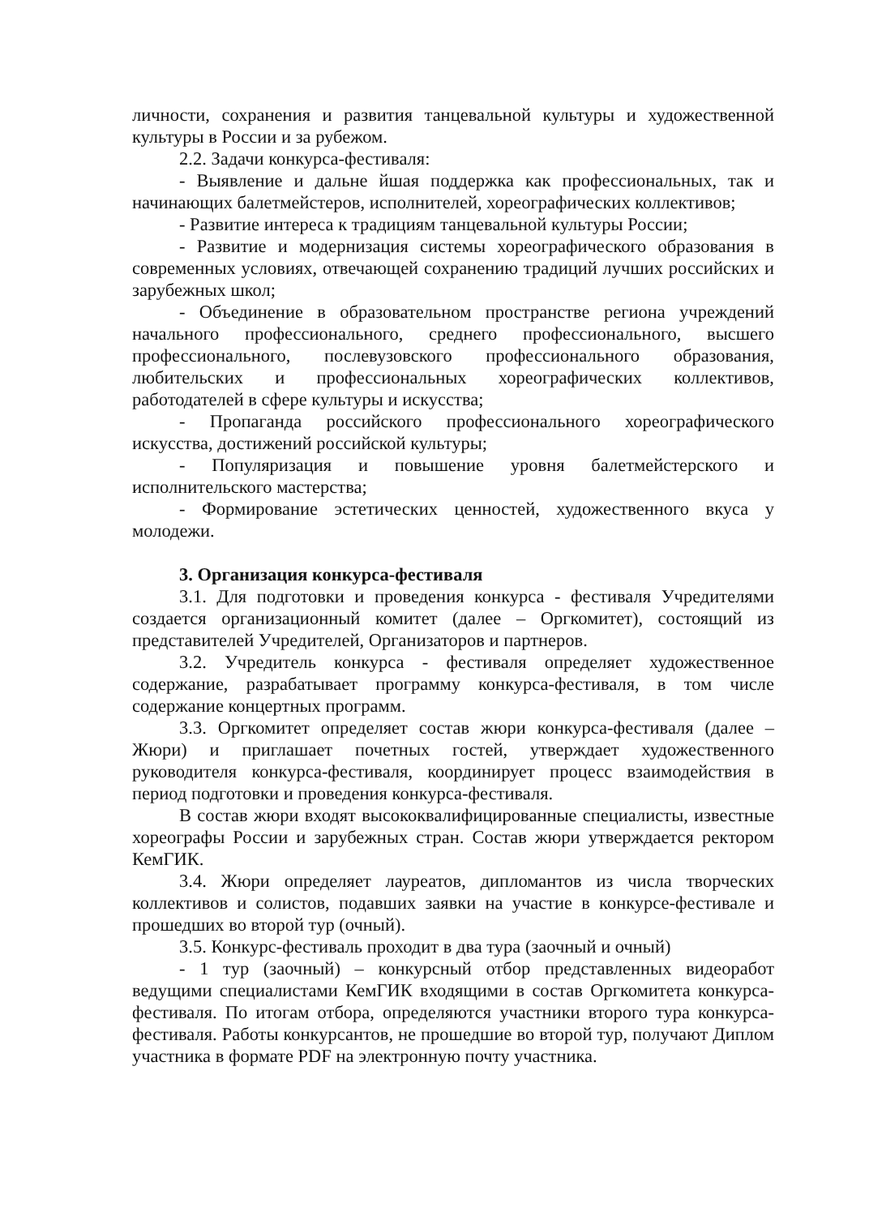личности, сохранения и развития танцевальной культуры и художественной культуры в России и за рубежом.
2.2. Задачи конкурса-фестиваля:
- Выявление и дальне йшая поддержка как профессиональных, так и начинающих балетмейстеров, исполнителей, хореографических коллективов;
- Развитие интереса к традициям танцевальной культуры России;
- Развитие и модернизация системы хореографического образования в современных условиях, отвечающей сохранению традиций лучших российских и зарубежных школ;
- Объединение в образовательном пространстве региона учреждений начального профессионального, среднего профессионального, высшего профессионального, послевузовского профессионального образования, любительских и профессиональных хореографических коллективов, работодателей в сфере культуры и искусства;
- Пропаганда российского профессионального хореографического искусства, достижений российской культуры;
- Популяризация и повышение уровня балетмейстерского и исполнительского мастерства;
- Формирование эстетических ценностей, художественного вкуса у молодежи.
3. Организация конкурса-фестиваля
3.1. Для подготовки и проведения конкурса - фестиваля Учредителями создается организационный комитет (далее – Оргкомитет), состоящий из представителей Учредителей, Организаторов и партнеров.
3.2. Учредитель конкурса - фестиваля определяет художественное содержание, разрабатывает программу конкурса-фестиваля, в том числе содержание концертных программ.
3.3. Оргкомитет определяет состав жюри конкурса-фестиваля (далее – Жюри) и приглашает почетных гостей, утверждает художественного руководителя конкурса-фестиваля, координирует процесс взаимодействия в период подготовки и проведения конкурса-фестиваля.
В состав жюри входят высококвалифицированные специалисты, известные хореографы России и зарубежных стран. Состав жюри утверждается ректором КемГИК.
3.4. Жюри определяет лауреатов, дипломантов из числа творческих коллективов и солистов, подавших заявки на участие в конкурсе-фестивале и прошедших во второй тур (очный).
3.5. Конкурс-фестиваль проходит в два тура (заочный и очный)
- 1 тур (заочный) – конкурсный отбор представленных видеоработ ведущими специалистами КемГИК входящими в состав Оргкомитета конкурса-фестиваля. По итогам отбора, определяются участники второго тура конкурса-фестиваля. Работы конкурсантов, не прошедшие во второй тур, получают Диплом участника в формате PDF на электронную почту участника.